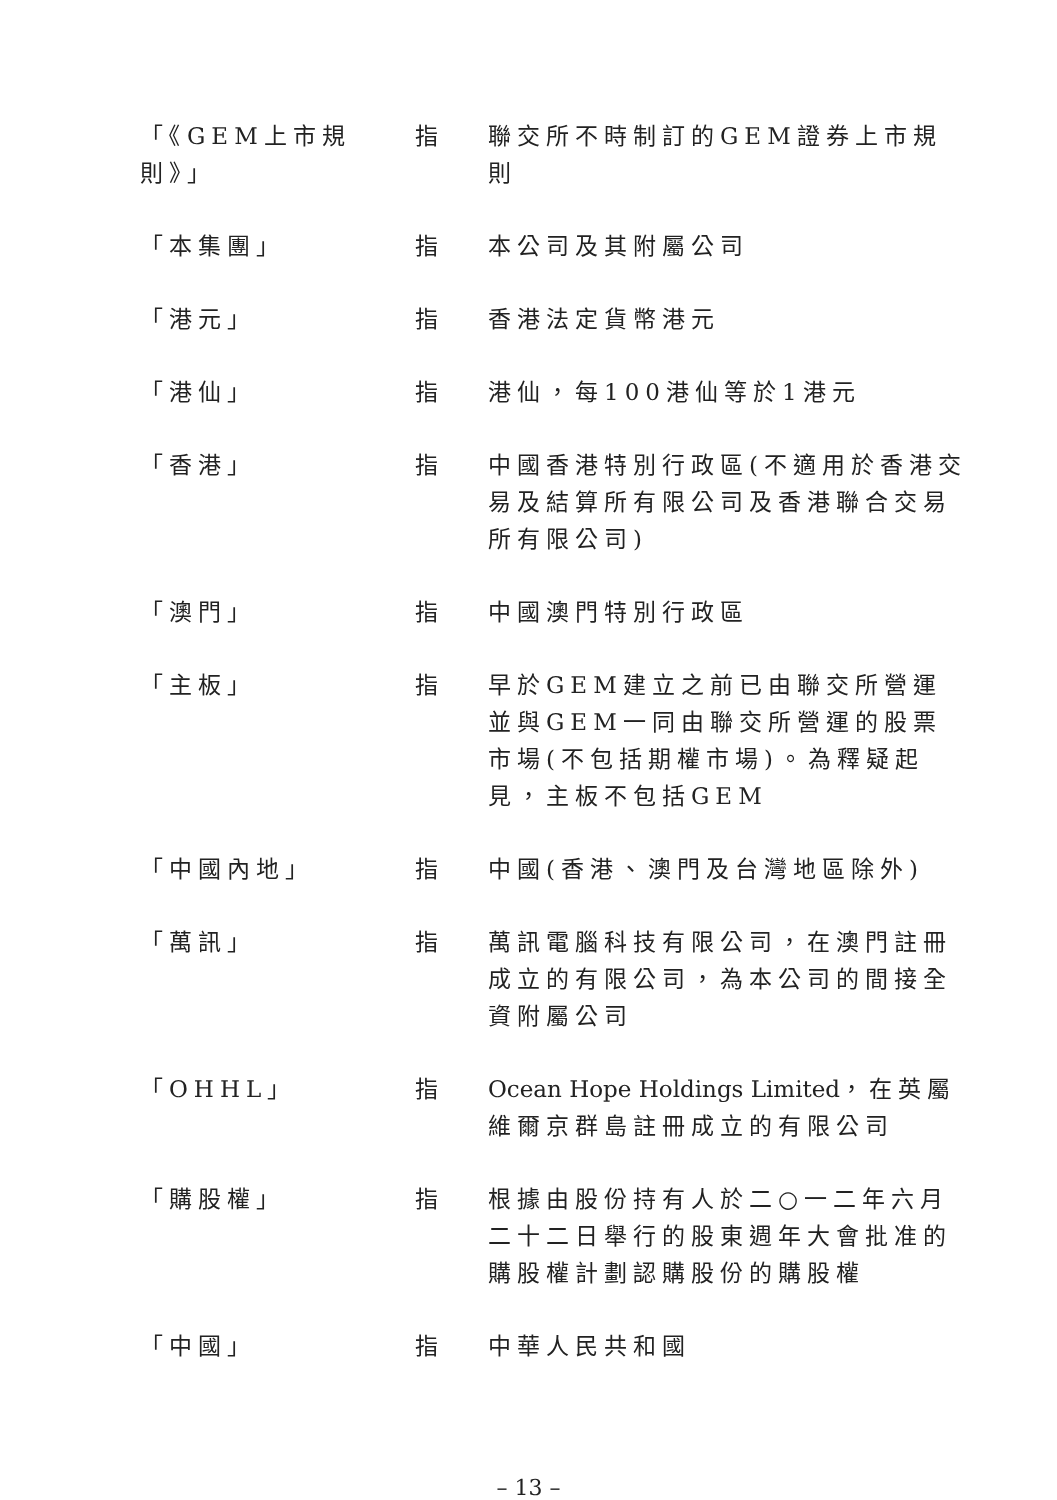「《GEM上市規則》」
指 聯交所不時制訂的GEM證券上市規則
「本集團」 指 本公司及其附屬公司
「港元」 指 香港法定貨幣港元
「港仙」 指 港仙，每100港仙等於1港元
「香港」 指 中國香港特別行政區(不適用於香港交易及結算所有限公司及香港聯合交易所有限公司)
「澳門」 指 中國澳門特別行政區
「主板」 指 早於GEM建立之前已由聯交所營運並與GEM一同由聯交所營運的股票市場(不包括期權市場)。為釋疑起見，主板不包括GEM
「中國內地」 指 中國(香港、澳門及台灣地區除外)
「萬訊」 指 萬訊電腦科技有限公司，在澳門註冊成立的有限公司，為本公司的間接全資附屬公司
「OHHL」 指 Ocean Hope Holdings Limited，在英屬維爾京群島註冊成立的有限公司
「購股權」 指 根據由股份持有人於二○一二年六月二十二日舉行的股東週年大會批准的購股權計劃認購股份的購股權
「中國」 指 中華人民共和國
– 13 –